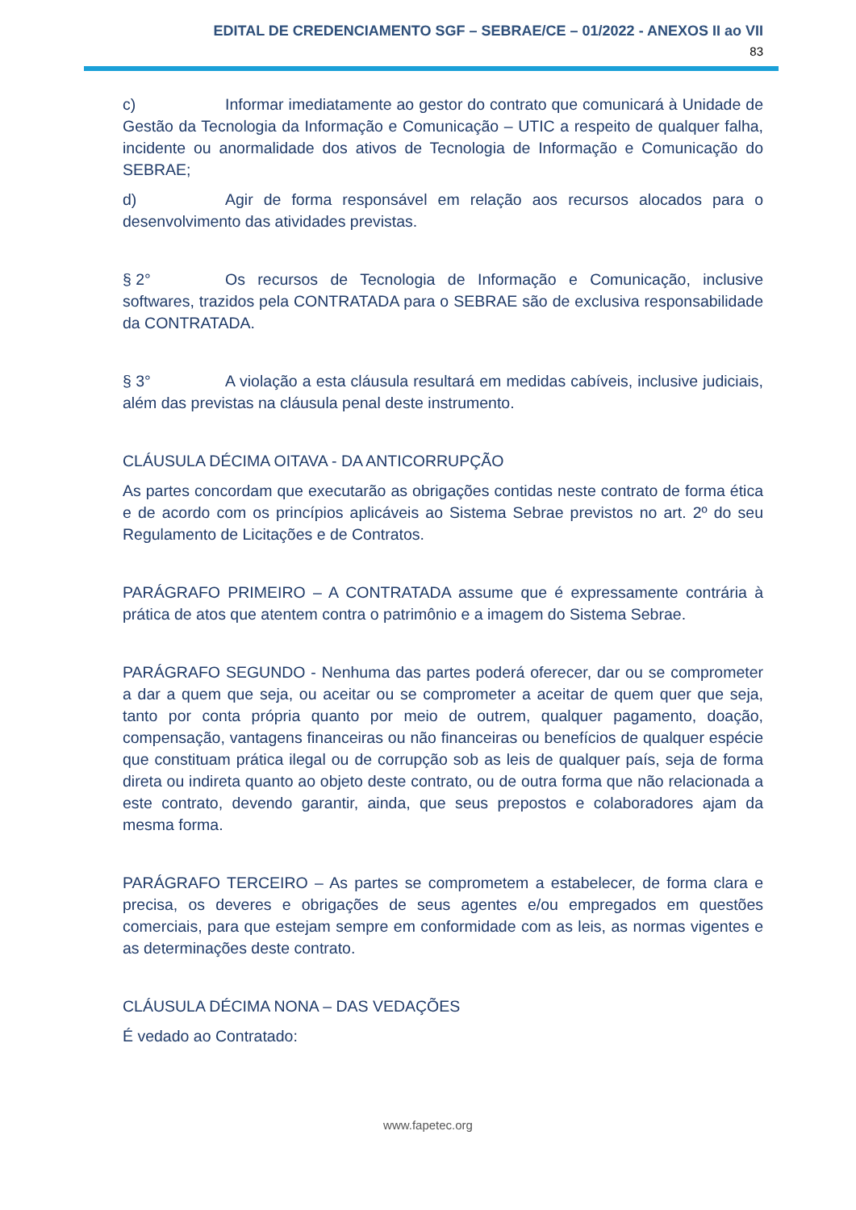EDITAL DE CREDENCIAMENTO SGF – SEBRAE/CE – 01/2022 - ANEXOS II ao VII
83
c) Informar imediatamente ao gestor do contrato que comunicará à Unidade de Gestão da Tecnologia da Informação e Comunicação – UTIC a respeito de qualquer falha, incidente ou anormalidade dos ativos de Tecnologia de Informação e Comunicação do SEBRAE;
d) Agir de forma responsável em relação aos recursos alocados para o desenvolvimento das atividades previstas.
§ 2° Os recursos de Tecnologia de Informação e Comunicação, inclusive softwares, trazidos pela CONTRATADA para o SEBRAE são de exclusiva responsabilidade da CONTRATADA.
§ 3° A violação a esta cláusula resultará em medidas cabíveis, inclusive judiciais, além das previstas na cláusula penal deste instrumento.
CLÁUSULA DÉCIMA OITAVA - DA ANTICORRUPÇÃO
As partes concordam que executarão as obrigações contidas neste contrato de forma ética e de acordo com os princípios aplicáveis ao Sistema Sebrae previstos no art. 2º do seu Regulamento de Licitações e de Contratos.
PARÁGRAFO PRIMEIRO – A CONTRATADA assume que é expressamente contrária à prática de atos que atentem contra o patrimônio e a imagem do Sistema Sebrae.
PARÁGRAFO SEGUNDO - Nenhuma das partes poderá oferecer, dar ou se comprometer a dar a quem que seja, ou aceitar ou se comprometer a aceitar de quem quer que seja, tanto por conta própria quanto por meio de outrem, qualquer pagamento, doação, compensação, vantagens financeiras ou não financeiras ou benefícios de qualquer espécie que constituam prática ilegal ou de corrupção sob as leis de qualquer país, seja de forma direta ou indireta quanto ao objeto deste contrato, ou de outra forma que não relacionada a este contrato, devendo garantir, ainda, que seus prepostos e colaboradores ajam da mesma forma.
PARÁGRAFO TERCEIRO – As partes se comprometem a estabelecer, de forma clara e precisa, os deveres e obrigações de seus agentes e/ou empregados em questões comerciais, para que estejam sempre em conformidade com as leis, as normas vigentes e as determinações deste contrato.
CLÁUSULA DÉCIMA NONA – DAS VEDAÇÕES
É vedado ao Contratado:
www.fapetec.org